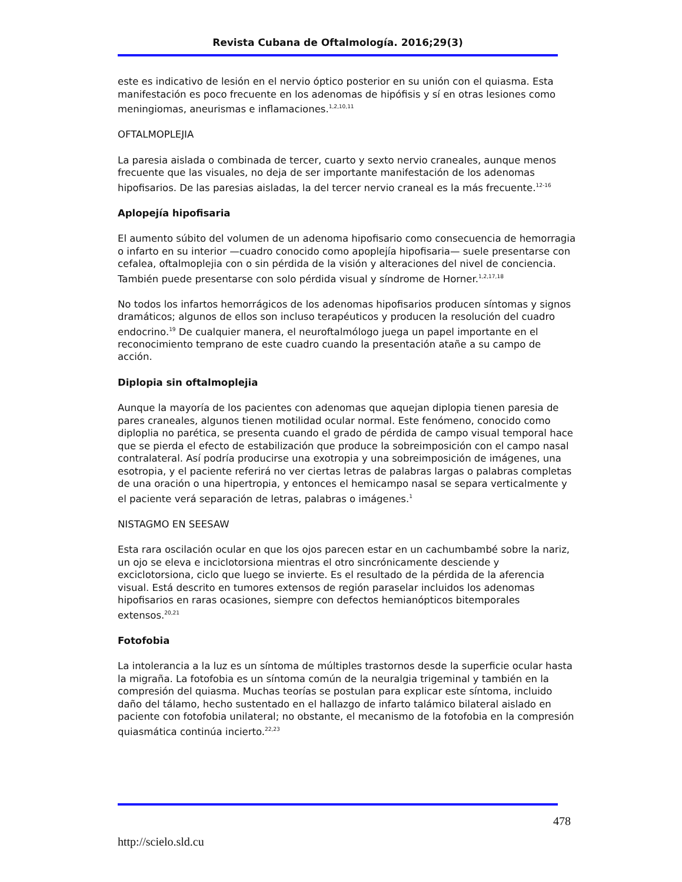Revista Cubana de Oftalmología. 2016;29(3)
este es indicativo de lesión en el nervio óptico posterior en su unión con el quiasma. Esta manifestación es poco frecuente en los adenomas de hipófisis y sí en otras lesiones como meningiomas, aneurismas e inflamaciones.<sup>1,2,10,11</sup>
OFTALMOPLEJIA
La paresia aislada o combinada de tercer, cuarto y sexto nervio craneales, aunque menos frecuente que las visuales, no deja de ser importante manifestación de los adenomas hipofisarios. De las paresias aisladas, la del tercer nervio craneal es la más frecuente.<sup>12-16</sup>
Aplopejía hipofisaria
El aumento súbito del volumen de un adenoma hipofisario como consecuencia de hemorragia o infarto en su interior —cuadro conocido como apoplejía hipofisaria— suele presentarse con cefalea, oftalmoplejia con o sin pérdida de la visión y alteraciones del nivel de conciencia. También puede presentarse con solo pérdida visual y síndrome de Horner.<sup>1,2,17,18</sup>
No todos los infartos hemorrágicos de los adenomas hipofisarios producen síntomas y signos dramáticos; algunos de ellos son incluso terapéuticos y producen la resolución del cuadro endocrino.<sup>19</sup> De cualquier manera, el neuroftalmólogo juega un papel importante en el reconocimiento temprano de este cuadro cuando la presentación atañe a su campo de acción.
Diplopia sin oftalmoplejia
Aunque la mayoría de los pacientes con adenomas que aquejan diplopia tienen paresia de pares craneales, algunos tienen motilidad ocular normal. Este fenómeno, conocido como diploplia no parética, se presenta cuando el grado de pérdida de campo visual temporal hace que se pierda el efecto de estabilización que produce la sobreimposición con el campo nasal contralateral. Así podría producirse una exotropia y una sobreimposición de imágenes, una esotropia, y el paciente referirá no ver ciertas letras de palabras largas o palabras completas de una oración o una hipertropia, y entonces el hemicampo nasal se separa verticalmente y el paciente verá separación de letras, palabras o imágenes.<sup>1</sup>
NISTAGMO EN SEESAW
Esta rara oscilación ocular en que los ojos parecen estar en un cachumbambé sobre la nariz, un ojo se eleva e inciclotorsiona mientras el otro sincrónicamente desciende y exciclotorsiona, ciclo que luego se invierte. Es el resultado de la pérdida de la aferencia visual. Está descrito en tumores extensos de región paraselar incluidos los adenomas hipofisarios en raras ocasiones, siempre con defectos hemianópticos bitemporales extensos.<sup>20,21</sup>
Fotofobia
La intolerancia a la luz es un síntoma de múltiples trastornos desde la superficie ocular hasta la migraña. La fotofobia es un síntoma común de la neuralgia trigeminal y también en la compresión del quiasma. Muchas teorías se postulan para explicar este síntoma, incluido daño del tálamo, hecho sustentado en el hallazgo de infarto talámico bilateral aislado en paciente con fotofobia unilateral; no obstante, el mecanismo de la fotofobia en la compresión quiasmática continúa incierto.<sup>22,23</sup>
478
http://scielo.sld.cu